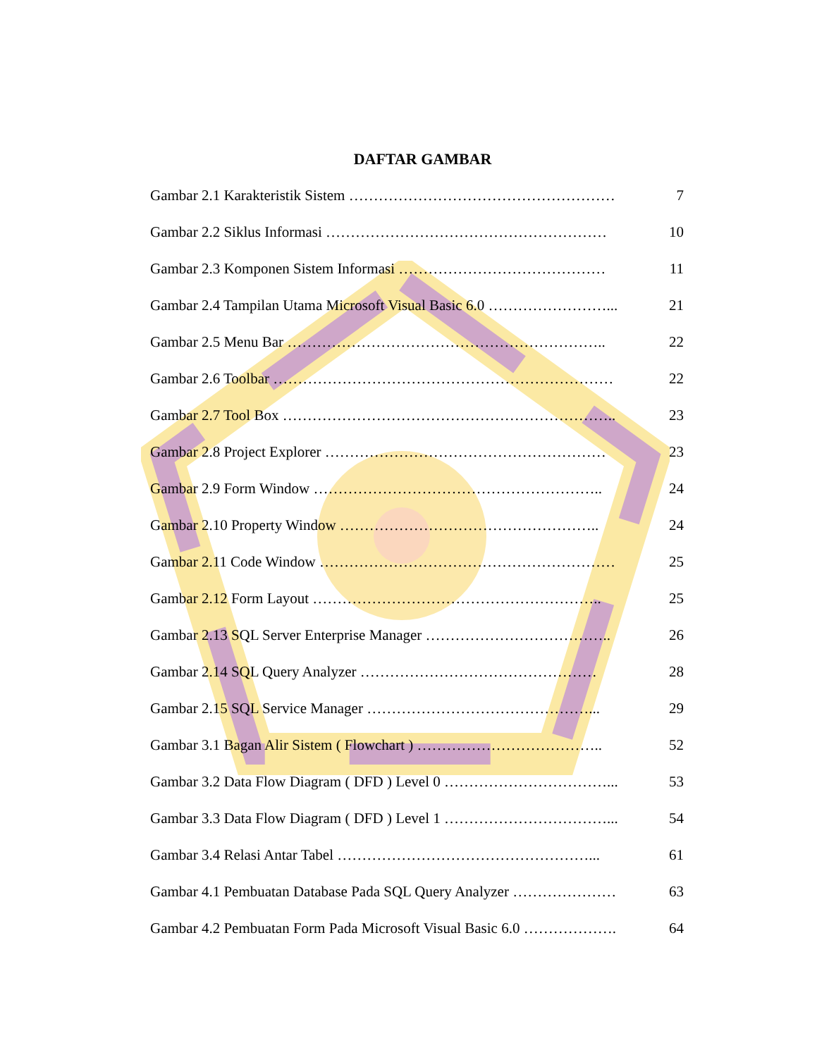DAFTAR GAMBAR
Gambar 2.1 Karakteristik Sistem ……………………………………………… 7
Gambar 2.2 Siklus Informasi ………………………………………………… 10
Gambar 2.3 Komponen Sistem Informasi …………………………………… 11
Gambar 2.4 Tampilan Utama Microsoft Visual Basic 6.0 ……………………... 21
Gambar 2.5 Menu Bar ……………………………………………………….. 22
Gambar 2.6 Toolbar …………………………………………………………… 22
Gambar 2.7 Tool Box ………………………………………………………….. 23
Gambar 2.8 Project Explorer ………………………………………………… 23
Gambar 2.9 Form Window ………………………………………………….. 24
Gambar 2.10 Property Window …………………………………………….. 24
Gambar 2.11 Code Window …………………………………………………… 25
Gambar 2.12 Form Layout ………………………………………………….. 25
Gambar 2.13 SQL Server Enterprise Manager ……………………………….. 26
Gambar 2.14 SQL Query Analyzer ………………………………………… 28
Gambar 2.15 SQL Service Manager ………………………………………... 29
Gambar 3.1 Bagan Alir Sistem ( Flowchart ) ……………………………….. 52
Gambar 3.2 Data Flow Diagram ( DFD ) Level 0 ……………………………... 53
Gambar 3.3 Data Flow Diagram ( DFD ) Level 1 ……………………………... 54
Gambar 3.4 Relasi Antar Tabel ……………………………………………... 61
Gambar 4.1 Pembuatan Database Pada SQL Query Analyzer ………………… 63
Gambar 4.2 Pembuatan Form Pada Microsoft Visual Basic 6.0 ………………. 64